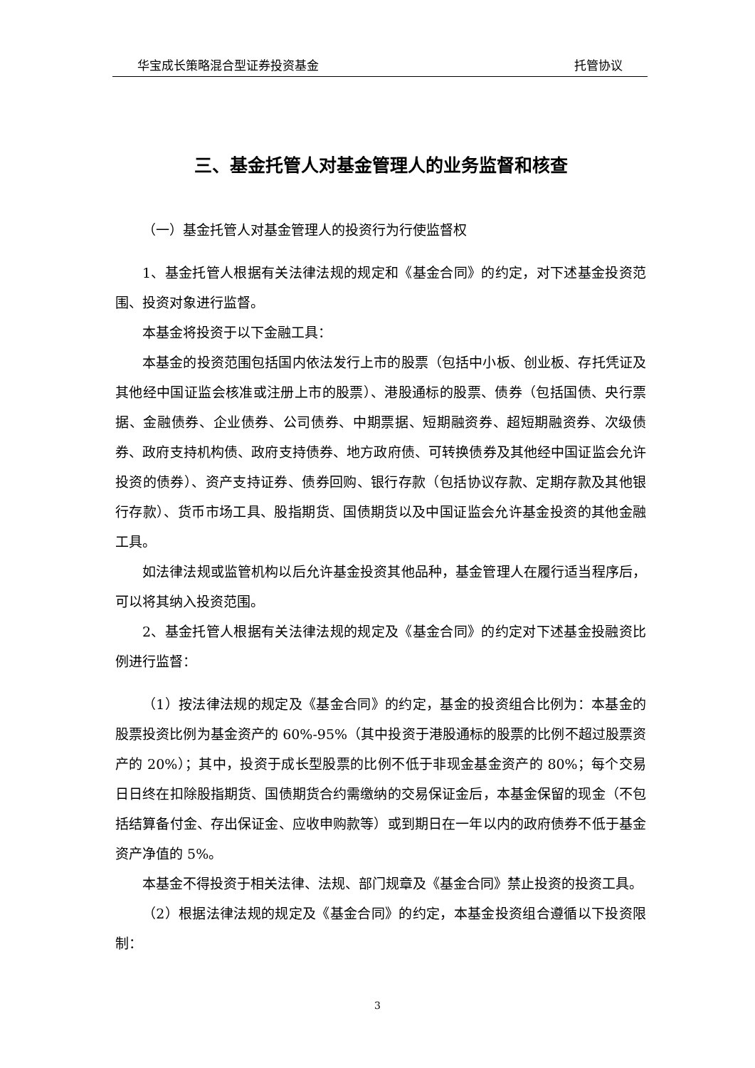华宝成长策略混合型证券投资基金 托管协议
三、基金托管人对基金管理人的业务监督和核查
（一）基金托管人对基金管理人的投资行为行使监督权
1、基金托管人根据有关法律法规的规定和《基金合同》的约定，对下述基金投资范围、投资对象进行监督。
本基金将投资于以下金融工具：
本基金的投资范围包括国内依法发行上市的股票（包括中小板、创业板、存托凭证及其他经中国证监会核准或注册上市的股票）、港股通标的股票、债券（包括国债、央行票据、金融债券、企业债券、公司债券、中期票据、短期融资券、超短期融资券、次级债券、政府支持机构债、政府支持债券、地方政府债、可转换债券及其他经中国证监会允许投资的债券）、资产支持证券、债券回购、银行存款（包括协议存款、定期存款及其他银行存款）、货币市场工具、股指期货、国债期货以及中国证监会允许基金投资的其他金融工具。
如法律法规或监管机构以后允许基金投资其他品种，基金管理人在履行适当程序后，可以将其纳入投资范围。
2、基金托管人根据有关法律法规的规定及《基金合同》的约定对下述基金投融资比例进行监督：
（1）按法律法规的规定及《基金合同》的约定，基金的投资组合比例为：本基金的股票投资比例为基金资产的 60%-95%（其中投资于港股通标的股票的比例不超过股票资产的 20%）；其中，投资于成长型股票的比例不低于非现金基金资产的 80%；每个交易日日终在扣除股指期货、国债期货合约需缴纳的交易保证金后，本基金保留的现金（不包括结算备付金、存出保证金、应收申购款等）或到期日在一年以内的政府债券不低于基金资产净值的 5%。
本基金不得投资于相关法律、法规、部门规章及《基金合同》禁止投资的投资工具。
（2）根据法律法规的规定及《基金合同》的约定，本基金投资组合遵循以下投资限制：
3